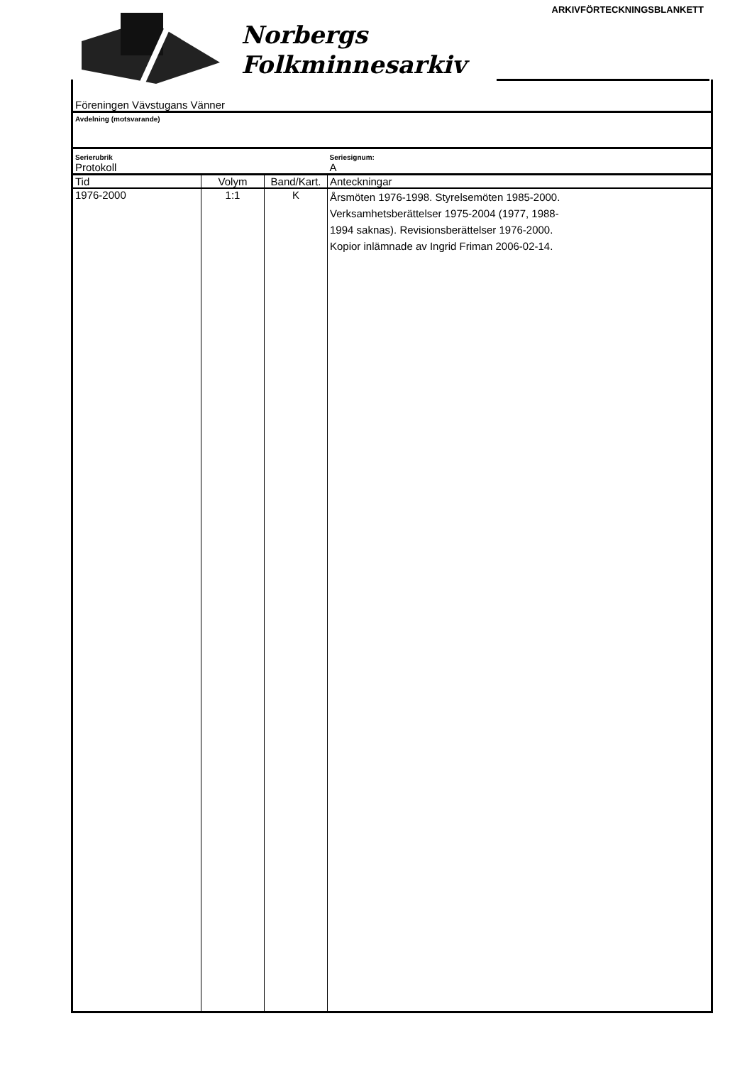ARKIVFÖRTECKNINGSBLANKETT
Norbergs
Folkminnesarkiv
Föreningen Vävstugans Vänner
Avdelning (motsvarande)
| Serierubrik | | | Seriesignum: |
| Protokoll | | | A |
| Tid | Volym | Band/Kart. | Anteckningar |
| 1976-2000 | 1:1 | K | Årsmöten 1976-1998. Styrelsemöten 1985-2000. Verksamhetsberättelser 1975-2004 (1977, 1988- 1994 saknas). Revisionsberättelser 1976-2000. Kopior inlämnade av Ingrid Friman 2006-02-14. |